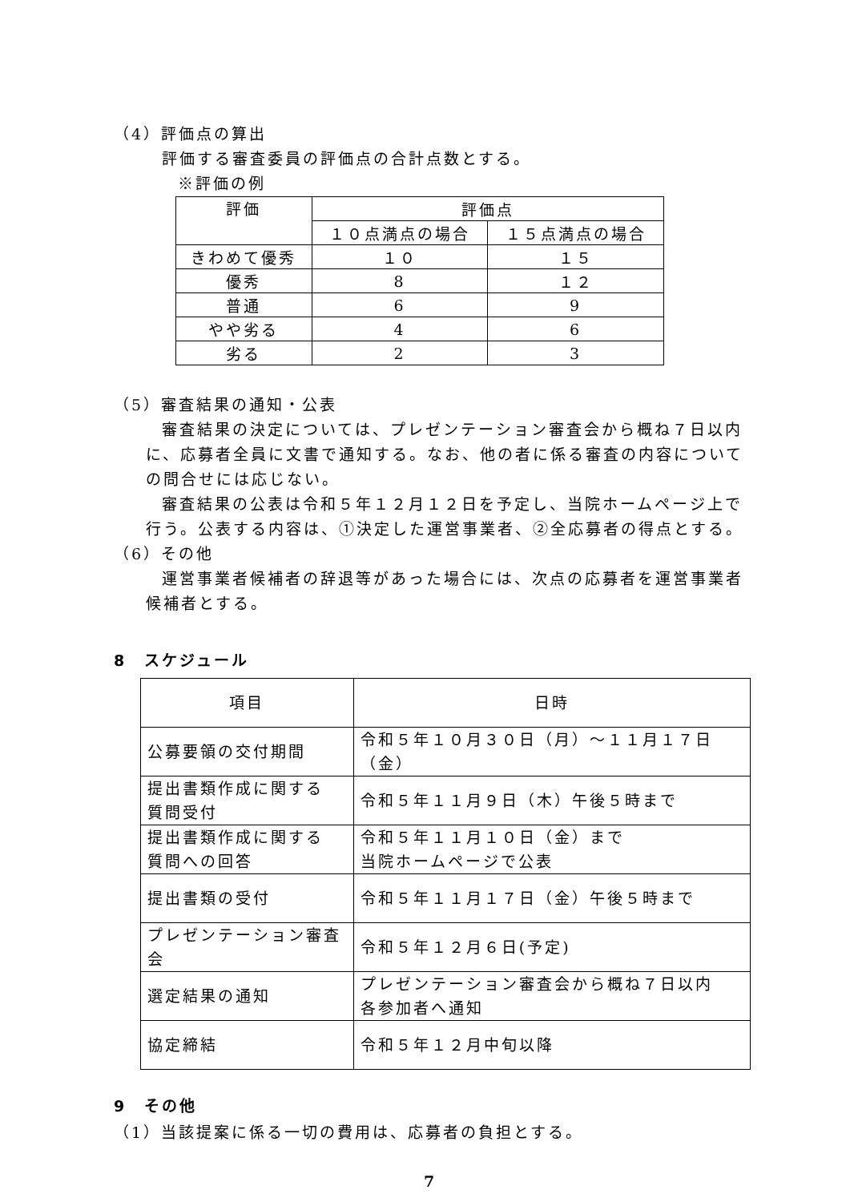（4）評価点の算出
評価する審査委員の評価点の合計点数とする。
※評価の例
| 評価 | 評価点 | |
| --- | --- | --- |
| | １０点満点の場合 | １５点満点の場合 |
| きわめて優秀 | １０ | １５ |
| 優秀 | 8 | １２ |
| 普通 | 6 | 9 |
| やや劣る | 4 | 6 |
| 劣る | 2 | 3 |
（5）審査結果の通知・公表
審査結果の決定については、プレゼンテーション審査会から概ね７日以内に、応募者全員に文書で通知する。なお、他の者に係る審査の内容についての問合せには応じない。
審査結果の公表は令和５年１２月１２日を予定し、当院ホームページ上で行う。公表する内容は、①決定した運営事業者、②全応募者の得点とする。
（6）その他
運営事業者候補者の辞退等があった場合には、次点の応募者を運営事業者候補者とする。
8　スケジュール
| 項目 | 日時 |
| --- | --- |
| 公募要領の交付期間 | 令和５年１０月３０日（月）～１１月１７日（金） |
| 提出書類作成に関する 質問受付 | 令和５年１１月９日（木）午後５時まで |
| 提出書類作成に関する 質問への回答 | 令和５年１１月１０日（金）まで 当院ホームページで公表 |
| 提出書類の受付 | 令和５年１１月１７日（金）午後５時まで |
| プレゼンテーション審査会 | 令和５年１２月６日(予定) |
| 選定結果の通知 | プレゼンテーション審査会から概ね７日以内 各参加者へ通知 |
| 協定締結 | 令和５年１２月中旬以降 |
9　その他
（1）当該提案に係る一切の費用は、応募者の負担とする。
7